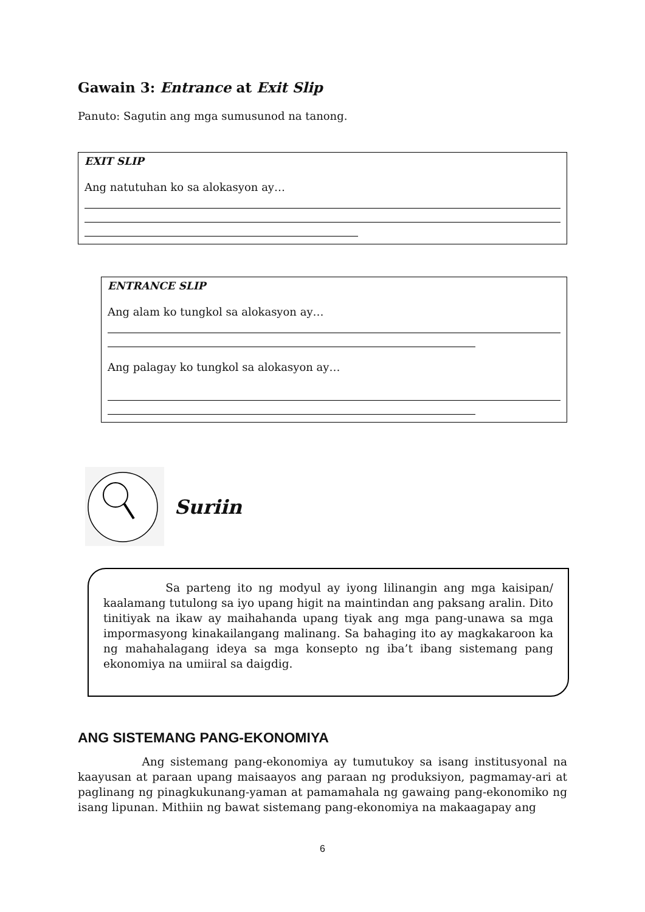Gawain 3: Entrance at Exit Slip
Panuto: Sagutin ang mga sumusunod na tanong.
EXIT SLIP
Ang natutuhan ko sa alokasyon ay…
ENTRANCE SLIP
Ang alam ko tungkol sa alokasyon ay…
Ang palagay ko tungkol sa alokasyon ay…
Suriin
Sa parteng ito ng modyul ay iyong lilinangin ang mga kaisipan/ kaalamang tutulong sa iyo upang higit na maintindan ang paksang aralin. Dito tinitiyak na ikaw ay maihahanda upang tiyak ang mga pang-unawa sa mga impormasyong kinakailangang malinang. Sa bahaging ito ay magkakaroon ka ng mahahalagang ideya sa mga konsepto ng iba’t ibang sistemang pang ekonomiya na umiiral sa daigdig.
ANG SISTEMANG PANG-EKONOMIYA
Ang sistemang pang-ekonomiya ay tumutukoy sa isang institusyonal na kaayusan at paraan upang maisaayos ang paraan ng produksiyon, pagmamay-ari at paglinang ng pinagkukunang-yaman at pamamahala ng gawaing pang-ekonomiko ng isang lipunan. Mithiin ng bawat sistemang pang-ekonomiya na makaagapay ang
6